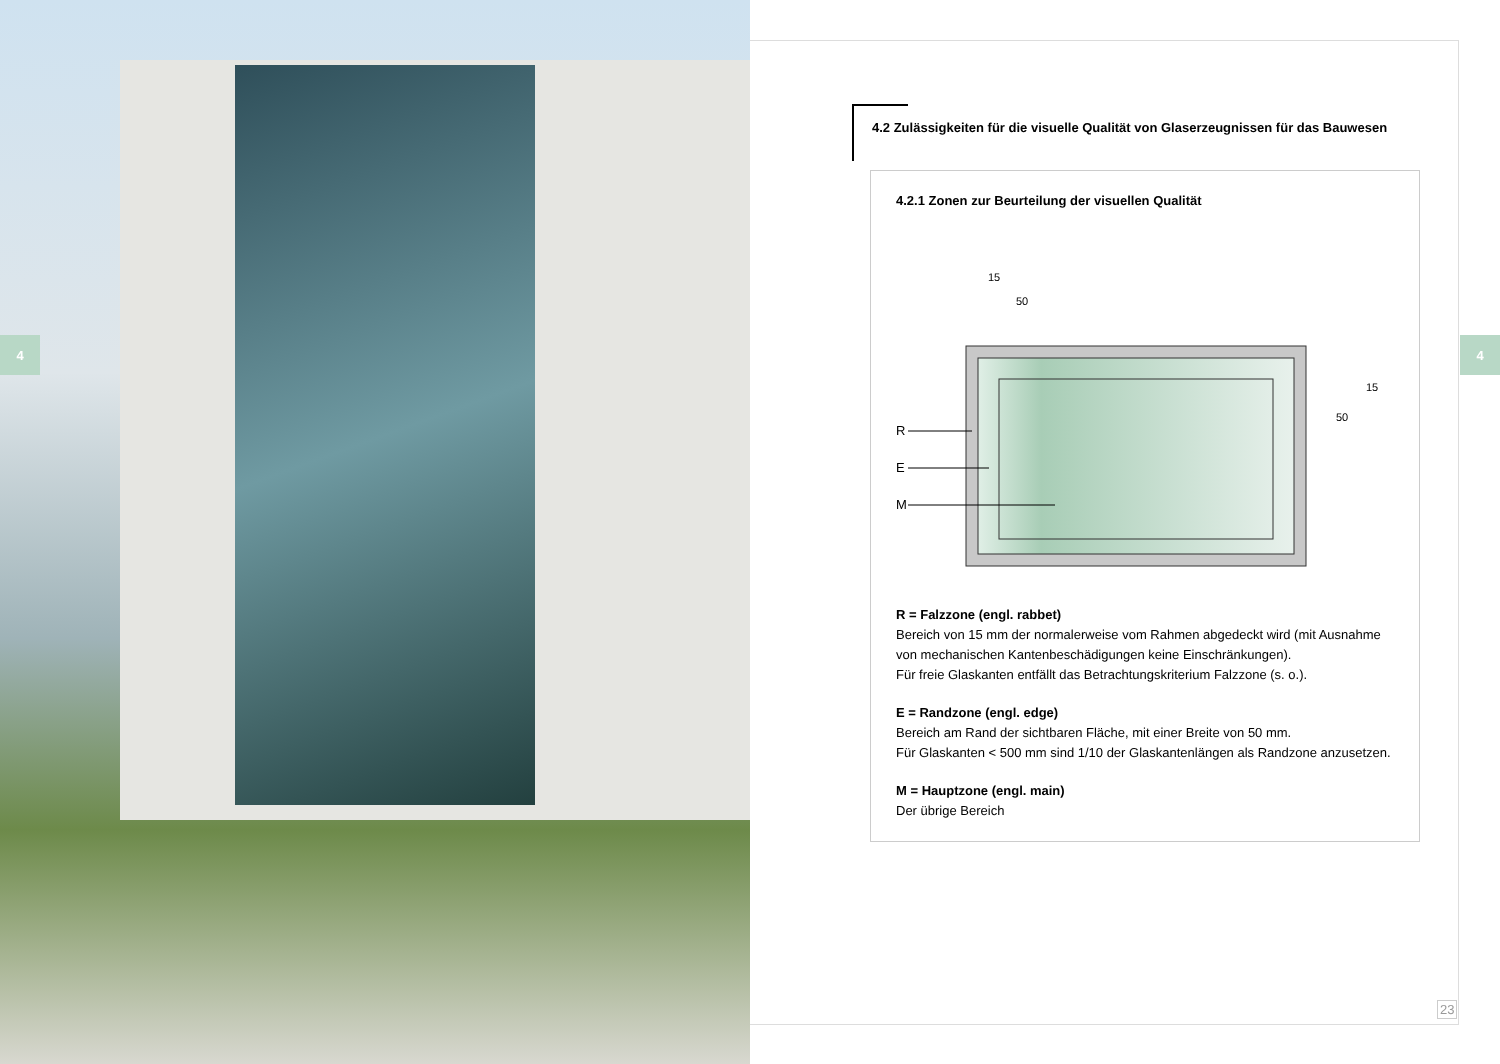4 4
4.2 Zulässigkeiten für die visuelle Qualität von Glaserzeugnissen für das Bauwesen
4.2.1 Zonen zur Beurteilung der visuellen Qualität
15
50
R
E
M
50
15
R = Falzzone (engl. rabbet)
Bereich von 15 mm der normalerweise vom Rahmen abgedeckt wird (mit Ausnahme von mechanischen Kantenbeschädigungen keine Einschränkungen).
Für freie Glaskanten entfällt das Betrachtungskriterium Falzzone (s. o.).
E = Randzone (engl. edge)
Bereich am Rand der sichtbaren Fläche, mit einer Breite von 50 mm.
Für Glaskanten < 500 mm sind 1/10 der Glaskantenlängen als Randzone anzusetzen.
M = Hauptzone (engl. main)
Der übrige Bereich
23